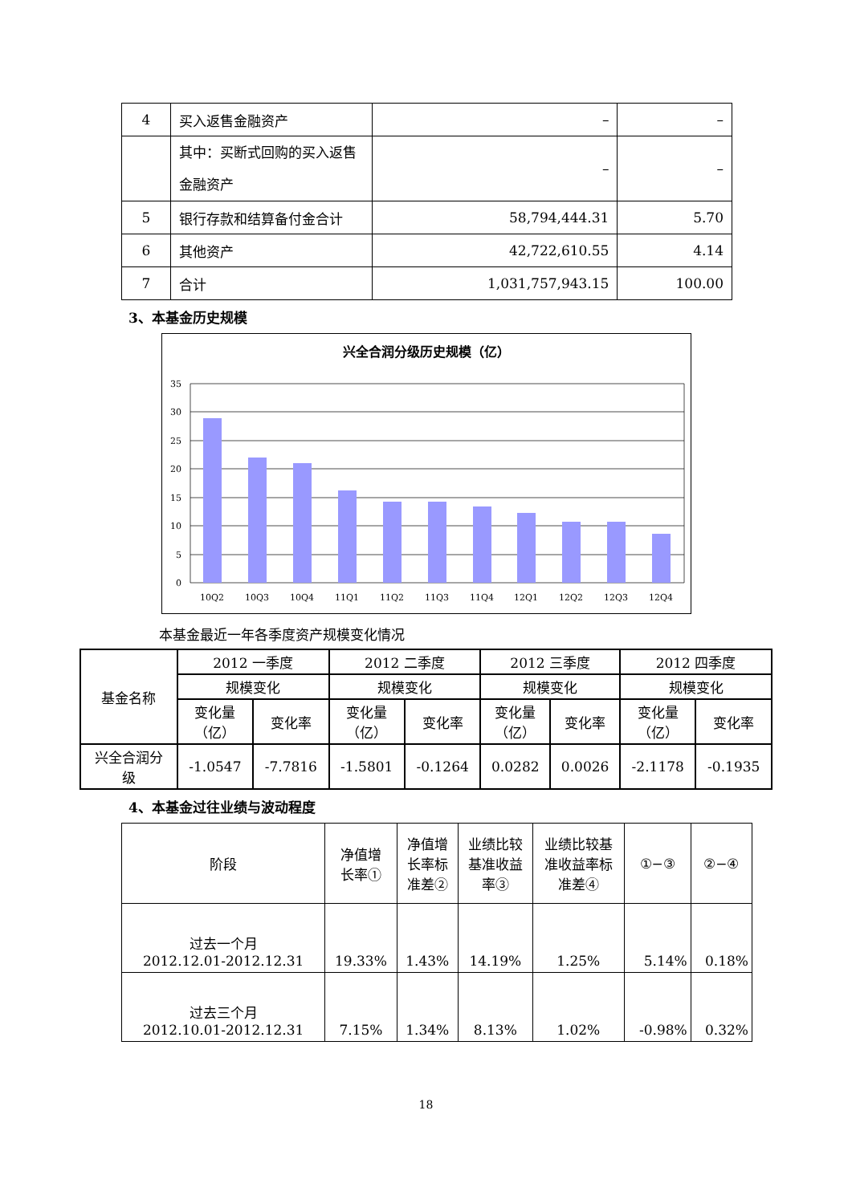| 4 | 买入返售金融资产 | – | – |
| | 其中：买断式回购的买入返售金融资产 | – | – |
| 5 | 银行存款和结算备付金合计 | 58,794,444.31 | 5.70 |
| 6 | 其他资产 | 42,722,610.55 | 4.14 |
| 7 | 合计 | 1,031,757,943.15 | 100.00 |
3、本基金历史规模
兴全合润分级历史规模（亿）
35
30
25
20
15
10
5
0
10Q2
10Q3
10Q4
11Q1
11Q2
11Q3
11Q4
12Q1
12Q2
12Q3
12Q4
本基金最近一年各季度资产规模变化情况
| 基金名称 | 2012 一季度 | | 2012 二季度 | | 2012 三季度 | | 2012 四季度 | |
| | 规模变化 | | 规模变化 | | 规模变化 | | 规模变化 | |
| | 变化量 （亿） | 变化率 | 变化量 （亿） | 变化率 | 变化量 （亿） | 变化率 | 变化量 （亿） | 变化率 |
| 兴全合润分 级 | -1.0547 | -7.7816 | -1.5801 | -0.1264 | 0.0282 | 0.0026 | -2.1178 | -0.1935 |
4、本基金过往业绩与波动程度
| 阶段 | 净值增 长率① | 净值增 长率标 准差② | 业绩比较 基准收益 率③ | 业绩比较基 准收益率标 准差④ | ①−③ | ②−④ |
| 过去一个月 2012.12.01-2012.12.31 | 19.33% | 1.43% | 14.19% | 1.25% | 5.14% | 0.18% |
| 过去三个月 2012.10.01-2012.12.31 | 7.15% | 1.34% | 8.13% | 1.02% | -0.98% | 0.32% |
18